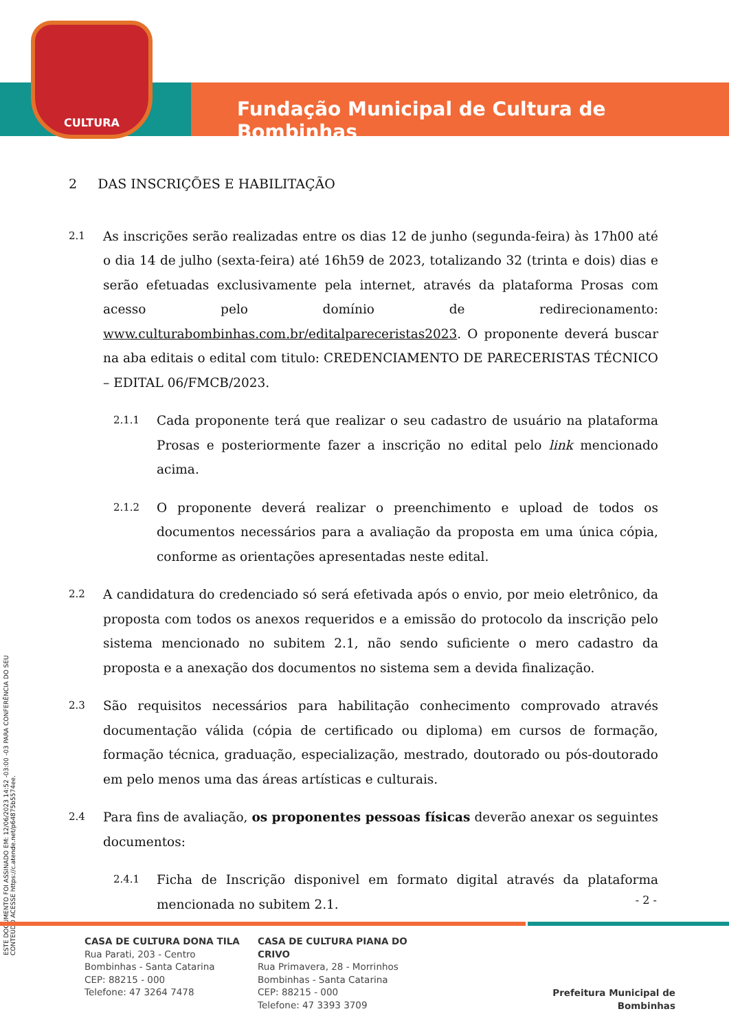CULTURA
Fundação Municipal de Cultura de Bombinhas
ESTE DOCUMENTO FOI ASSINADO EM: 12/06/2023 14:52 -03:00 -03 PARA CONFERÊNCIA DO SEU CONTEÚDO ACESSE https://c.atende.net/p64875b5574ee.
2 DAS INSCRIÇÕES E HABILITAÇÃO
2.1
As inscrições serão realizadas entre os dias 12 de junho (segunda-feira) às 17h00 até o dia 14 de julho (sexta-feira) até 16h59 de 2023, totalizando 32 (trinta e dois) dias e serão efetuadas exclusivamente pela internet, através da plataforma Prosas com acesso pelo domínio de redirecionamento: www.culturabombinhas.com.br/editalpareceristas2023. O proponente deverá buscar na aba editais o edital com titulo: CREDENCIAMENTO DE PARECERISTAS TÉCNICO – EDITAL 06/FMCB/2023.
2.1.1
Cada proponente terá que realizar o seu cadastro de usuário na plataforma Prosas e posteriormente fazer a inscrição no edital pelo link mencionado acima.
2.1.2
O proponente deverá realizar o preenchimento e upload de todos os documentos necessários para a avaliação da proposta em uma única cópia, conforme as orientações apresentadas neste edital.
2.2
A candidatura do credenciado só será efetivada após o envio, por meio eletrônico, da proposta com todos os anexos requeridos e a emissão do protocolo da inscrição pelo sistema mencionado no subitem 2.1, não sendo suficiente o mero cadastro da proposta e a anexação dos documentos no sistema sem a devida finalização.
2.3
São requisitos necessários para habilitação conhecimento comprovado através documentação válida (cópia de certificado ou diploma) em cursos de formação, formação técnica, graduação, especialização, mestrado, doutorado ou pós-doutorado em pelo menos uma das áreas artísticas e culturais.
2.4
Para fins de avaliação, os proponentes pessoas físicas deverão anexar os seguintes documentos:
2.4.1
Ficha de Inscrição disponivel em formato digital através da plataforma mencionada no subitem 2.1.
- 2 -
CASA DE CULTURA DONA TILA
Rua Parati, 203 - Centro
Bombinhas - Santa Catarina
CEP: 88215 - 000
Telefone: 47 3264 7478
CASA DE CULTURA PIANA DO CRIVO
Rua Primavera, 28 - Morrinhos
Bombinhas - Santa Catarina
CEP: 88215 - 000
Telefone: 47 3393 3709
Prefeitura Municipal de Bombinhas